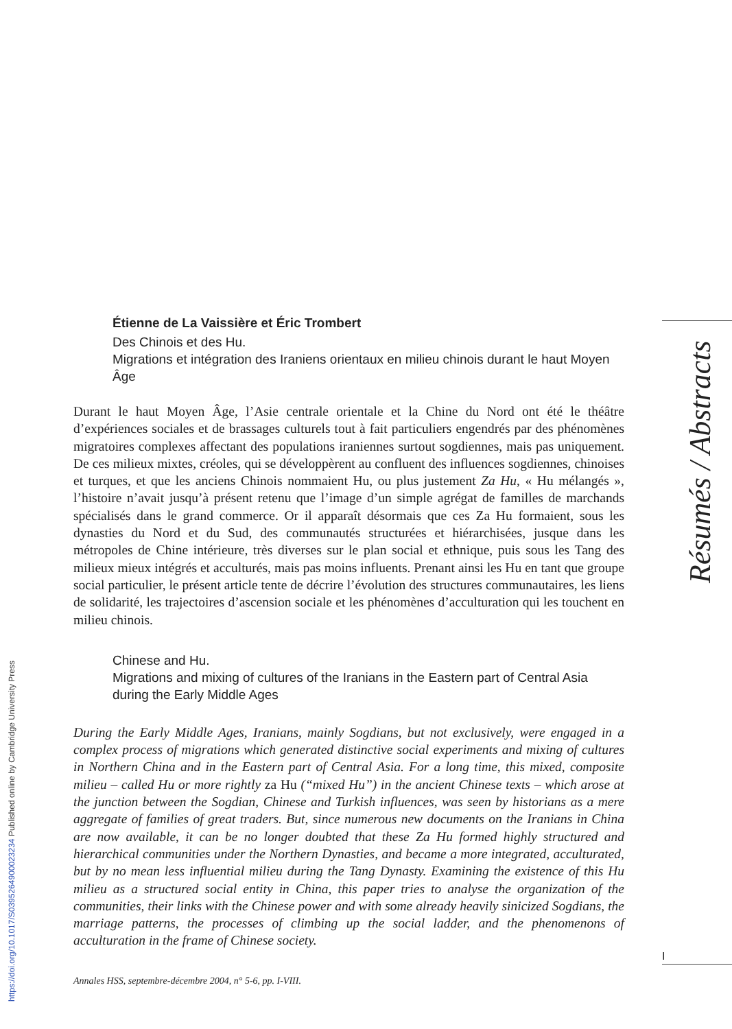Résumés / Abstracts
I
https://doi.org/10.1017/S0395264900023234 Published online by Cambridge University Press
Étienne de La Vaissière et Éric Trombert
Des Chinois et des Hu.
Migrations et intégration des Iraniens orientaux en milieu chinois durant le haut Moyen Âge
Durant le haut Moyen Âge, l’Asie centrale orientale et la Chine du Nord ont été le théâtre d’expériences sociales et de brassages culturels tout à fait particuliers engendrés par des phénomènes migratoires complexes affectant des populations iraniennes surtout sogdiennes, mais pas uniquement. De ces milieux mixtes, créoles, qui se développèrent au confluent des influences sogdiennes, chinoises et turques, et que les anciens Chinois nommaient Hu, ou plus justement Za Hu, « Hu mélangés », l’histoire n’avait jusqu’à présent retenu que l’image d’un simple agrégat de familles de marchands spécialisés dans le grand commerce. Or il apparaît désormais que ces Za Hu formaient, sous les dynasties du Nord et du Sud, des communautés structurées et hiérarchisées, jusque dans les métropoles de Chine intérieure, très diverses sur le plan social et ethnique, puis sous les Tang des milieux mieux intégrés et acculturés, mais pas moins influents. Prenant ainsi les Hu en tant que groupe social particulier, le présent article tente de décrire l’évolution des structures communautaires, les liens de solidarité, les trajectoires d’ascension sociale et les phénomènes d’acculturation qui les touchent en milieu chinois.
Chinese and Hu.
Migrations and mixing of cultures of the Iranians in the Eastern part of Central Asia during the Early Middle Ages
During the Early Middle Ages, Iranians, mainly Sogdians, but not exclusively, were engaged in a complex process of migrations which generated distinctive social experiments and mixing of cultures in Northern China and in the Eastern part of Central Asia. For a long time, this mixed, composite milieu – called Hu or more rightly za Hu (“mixed Hu”) in the ancient Chinese texts – which arose at the junction between the Sogdian, Chinese and Turkish influences, was seen by historians as a mere aggregate of families of great traders. But, since numerous new documents on the Iranians in China are now available, it can be no longer doubted that these Za Hu formed highly structured and hierarchical communities under the Northern Dynasties, and became a more integrated, acculturated, but by no mean less influential milieu during the Tang Dynasty. Examining the existence of this Hu milieu as a structured social entity in China, this paper tries to analyse the organization of the communities, their links with the Chinese power and with some already heavily sinicized Sogdians, the marriage patterns, the processes of climbing up the social ladder, and the phenomenons of acculturation in the frame of Chinese society.
Annales HSS, septembre-décembre 2004, n° 5-6, pp. I-VIII.